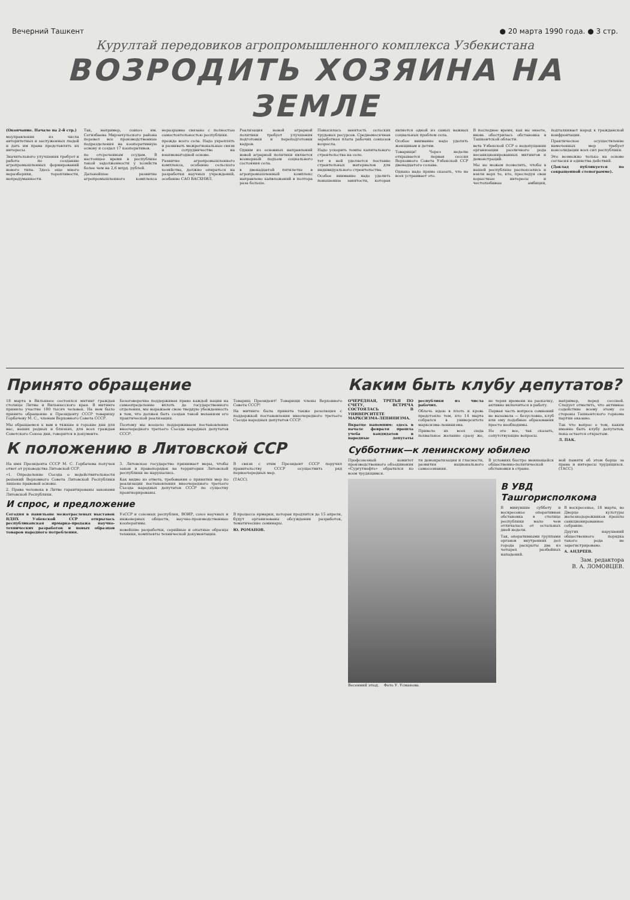Вечерний Ташкент ● 20 марта 1990 года. ● 3 стр.
Курултай передовиков агропромышленного комплекса Узбекистана
ВОЗРОДИТЬ ХОЗЯИНА НА ЗЕМЛЕ
(Окончание. Начало на 2-й стр.)
моуправления из числа авторитетных и заслуженных людей и дать им права представлять их интересы.
Значительного улучшения требует и работа по созданию агропромышленных формирований нового типа. Здесь еще много неразберихи, торопливости, непродуманности.
Так, например, совхоз им. Сегизбаева Мирзачульского района перевел все производственные подразделения на кооперативную основу и создал 17 кооперативов.
по отсроченным ссудам. В настоящее время в республике такой задолженности у хозяйств более чем на 2,6 млрд. рублей.
Дальнейшее развитие агропромышленного комплекса неразрывно связано с полностью самостоятельностью республики.
прежде всего села. Надо укреплять и развивать межрегиональные связи и сотрудничество на взаимовыгодной основе.
Развитие агропромышленного комплекса, особенно сельского хозяйства, должно опираться на разработки научных учреждений, особенно САО ВАСХНИЛ.
Реализация новой аграрной политики требует улучшения подготовки и переподготовки кадров.
Одним из основных направлений новой аграрной политики является всемерный подъем социального состояния села.
в двенадцатой пятилетке в агропромышленный комплекс направлено капвложений в полтора раза больше.
Повысилась занятость сельских трудовых ресурсов. Среднемесячная заработная плата рабочих совхозов возросла.
Надо ускорить темпы капитального строительства на селе.
тет в ней уделяется поставке строительных материалов для индивидуального строительства.
Особое внимание надо уделить повышению занятости, которая является одной из самых важных социальных проблем села.
Особое внимание надо уделять женщинам и детям.
Товарищи! Через неделю открывается первая сессия Верховного Совета Узбекской ССР двенадцатого созыва.
Однако надо прямо сказать, что не всех устраивает это.
В последнее время, как вы знаете, вновь обострилась обстановка в Ташкентской области.
вета Узбекской ССР о недопущении организации различного рода несанкционированных митингов и демонстраций.
Мы не можем позволить, чтобы в нашей республике распоясались и взяли верх те, кто, преследуя свои корыстные интересы и честолюбивые амбиции, подталкивает народ к гражданской конфронтации.
Практическое осуществление намеченных мер требует консолидации всех сил республики.
Это возможно только на основе согласия и единства действий.
(Доклад публикуется по сокращенной стенограмме).
Принято обращение
18 марта в Вильнюсе состоялся митинг граждан столицы Литвы и Вильнюсского края. В митинге приняло участие 180 тысяч человек. На нем было принято обращение к Президенту СССР товарищу Горбачеву М. С., членам Верховного Совета СССР.
Мы обращаемся к вам в тяжкие и горькие дни для нас, наших родных и близких, для всех граждан Советского Союза дни, говорится в документе.
Безоговорочно поддерживая право каждой нации на самоопределение вплоть до государственного отделения, мы выражаем свою твердую убежденность в том, что должен быть создан такой механизм его практической реализации.
Поэтому мы всецело поддерживаем постановление внеочередного третьего Съезда народных депутатов СССР.
Товарищ Президент! Товарищи члены Верховного Совета СССР!
На митинге была принята также резолюция с поддержкой постановления внеочередного третьего Съезда народных депутатов СССР.
К положению в Литовской ССР
На имя Президента СССР М. С. Горбачева получен ответ от руководства Литовской ССР.
«1. Определение Съезда о недействительности решений Верховного Совета Литовской Республики лишено правовой основы.
2. Права человека в Литве гарантированы законами Литовской Республики.
3. Литовское государство принимает меры, чтобы закон и правопорядок на территории Литовской республики не нарушались.
Как видно из ответа, требования о принятии мер по реализации постановления внеочередного третьего Съезда народных депутатов СССР по существу проигнорированы.
В связи с этим Президент СССР поручил правительству СССР осуществить ряд первоочередных мер.
(ТАСС).
И спрос, и предложение
Сегодня в павильоне межотраслевых выставок ВДНХ Узбекской ССР открылась республиканская ярмарка-продажа научно-технических разработок и новых образцов товаров народного потребления.
УзССР и союзных республик, ВОИР, союз научных и инженерных обществ, научно-производственные кооперативы.
новейшие разработки, серийные и опытные образцы техники, комплекты технической документации.
В процессе ярмарки, которая продлится до 15 апреля, будут организованы обсуждения разработок, тематические семинары.
Ю. РОМАНОВ.
Каким быть клубу депутатов?
ОЧЕРЕДНАЯ, ТРЕТЬЯ ПО СЧЕТУ, ВСТРЕЧА СОСТОЯЛАСЬ В УНИВЕРСИТЕТЕ МАРКСИЗМА-ЛЕНИНИЗМА.
Вкратце напомним: здесь в начале февраля прошла учеба кандидатов в народные депутаты республики из числа рабочих.
Облечь идею в плоть и кровь предстояло тем, кто 14 марта собрался в университете марксизма-ленинизма.
Привело их всех сюда похвальное желание сразу же, не теряя времени на раскачку, активно включиться в работу.
Первая часть вопроса сомнений не вызывала — безусловно, клуб или ему подобные образования просто необходимы.
Но это все, так сказать, сопутствующие вопросы.
например, перед сессией. Следует отметить, что активное содействие всему этому со стороны Ташкентского горкома партии оказано.
Так что вопрос о том, каким именно быть клубу депутатов, пока остается открытым.
Л. ПАК.
Субботник—к ленинскому юбилею
Профсоюзный комитет производственного объединения «Сургутнефть» обратился ко всем трудящимся.
ти демократизации и гласности, развития национального самосознания.
В условиях быстро меняющейся общественно-политической обстановки в стране.
ной памяти об этом борце за права и интересы трудящихся. (ТАСС).
Весенний этюд. Фото У. Усманова.
В УВД Ташгорисполкома
В минувшие субботу и воскресенье оперативная обстановка в столице республики мало чем отличалась от остальных дней недели.
Так, оперативными группами органов внутренних дел города раскрыты два из четырех разбойных нападений.
В воскресенье, 18 марта, во Дворце культуры железнодорожников прошло санкционированное собрание.
Других нарушений общественного порядка такого рода не зарегистрировано.
А. АНДРЕЕВ.
Зам. редактора
В. А. ЛОМОВЦЕВ.